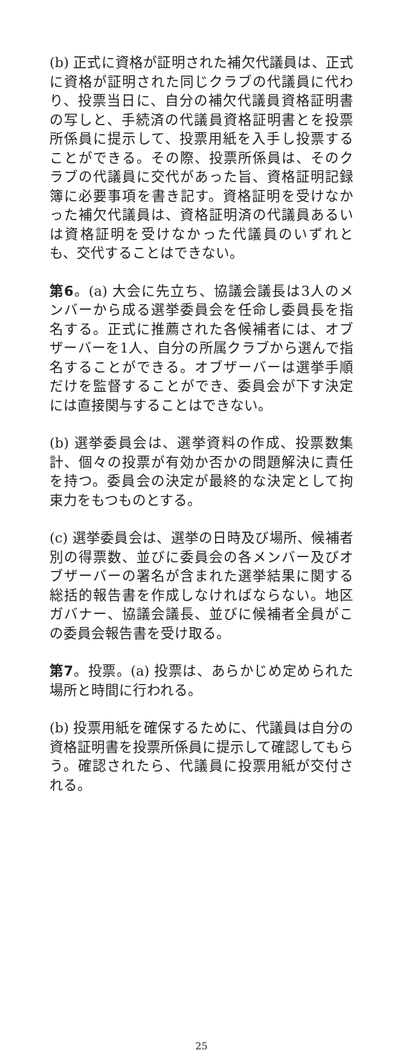(b) 正式に資格が証明された補欠代議員は、正式に資格が証明された同じクラブの代議員に代わり、投票当日に、自分の補欠代議員資格証明書の写しと、手続済の代議員資格証明書とを投票所係員に提示して、投票用紙を入手し投票することができる。その際、投票所係員は、そのクラブの代議員に交代があった旨、資格証明記録簿に必要事項を書き記す。資格証明を受けなかった補欠代議員は、資格証明済の代議員あるいは資格証明を受けなかった代議員のいずれとも、交代することはできない。
第6。(a) 大会に先立ち、協議会議長は3人のメンバーから成る選挙委員会を任命し委員長を指名する。正式に推薦された各候補者には、オブザーバーを1人、自分の所属クラブから選んで指名することができる。オブザーバーは選挙手順だけを監督することができ、委員会が下す決定には直接関与することはできない。
(b) 選挙委員会は、選挙資料の作成、投票数集計、個々の投票が有効か否かの問題解決に責任を持つ。委員会の決定が最終的な決定として拘束力をもつものとする。
(c) 選挙委員会は、選挙の日時及び場所、候補者別の得票数、並びに委員会の各メンバー及びオブザーバーの署名が含まれた選挙結果に関する総括的報告書を作成しなければならない。地区ガバナー、協議会議長、並びに候補者全員がこの委員会報告書を受け取る。
第7。投票。(a) 投票は、あらかじめ定められた場所と時間に行われる。
(b) 投票用紙を確保するために、代議員は自分の資格証明書を投票所係員に提示して確認してもらう。確認されたら、代議員に投票用紙が交付される。
25